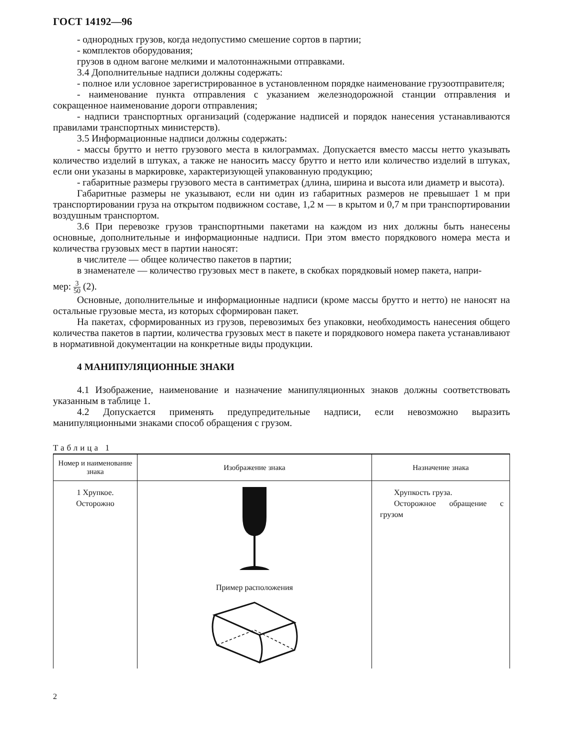ГОСТ 14192—96
- однородных грузов, когда недопустимо смешение сортов в партии;
- комплектов оборудования;
грузов в одном вагоне мелкими и малотоннажными отправками.
3.4 Дополнительные надписи должны содержать:
- полное или условное зарегистрированное в установленном порядке наименование грузоотправителя;
- наименование пункта отправления с указанием железнодорожной станции отправления и сокращенное наименование дороги отправления;
- надписи транспортных организаций (содержание надписей и порядок нанесения устанавливаются правилами транспортных министерств).
3.5 Информационные надписи должны содержать:
- массы брутто и нетто грузового места в килограммах. Допускается вместо массы нетто указывать количество изделий в штуках, а также не наносить массу брутто и нетто или количество изделий в штуках, если они указаны в маркировке, характеризующей упакованную продукцию;
- габаритные размеры грузового места в сантиметрах (длина, ширина и высота или диаметр и высота).
Габаритные размеры не указывают, если ни один из габаритных размеров не превышает 1 м при транспортировании груза на открытом подвижном составе, 1,2 м — в крытом и 0,7 м при транспортировании воздушным транспортом.
3.6 При перевозке грузов транспортными пакетами на каждом из них должны быть нанесены основные, дополнительные и информационные надписи. При этом вместо порядкового номера места и количества грузовых мест в партии наносят:
в числителе — общее количество пакетов в партии;
в знаменателе — количество грузовых мест в пакете, в скобках порядковый номер пакета, напри-
мер: 3 50 (2).
Основные, дополнительные и информационные надписи (кроме массы брутто и нетто) не наносят на остальные грузовые места, из которых сформирован пакет.
На пакетах, сформированных из грузов, перевозимых без упаковки, необходимость нанесения общего количества пакетов в партии, количества грузовых мест в пакете и порядкового номера пакета устанавливают в нормативной документации на конкретные виды продукции.
4 МАНИПУЛЯЦИОННЫЕ ЗНАКИ
4.1 Изображение, наименование и назначение манипуляционных знаков должны соответствовать указанным в таблице 1.
4.2 Допускается применять предупредительные надписи, если невозможно выразить манипуляционными знаками способ обращения с грузом.
Таблица 1
| Номер и наименование знака | Изображение знака | Назначение знака |
| --- | --- | --- |
| 1 Хрупкое. Осторожно | Пример расположения | Хрупкость груза. Осторожное обращение с грузом |
2